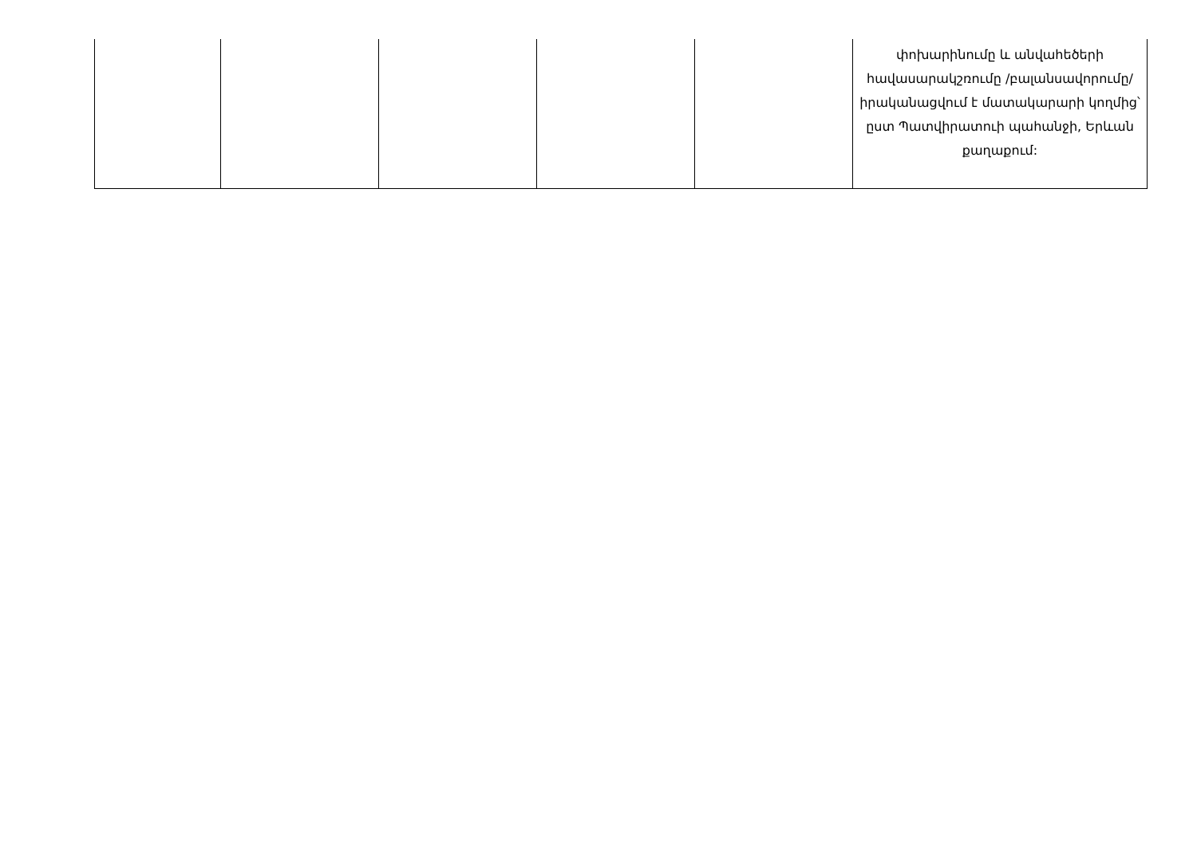| | | | | | փոխարինումը և անվահեծերի հավասարակշռումը /բալանսավորումը/ իրականացվում է մատակարարի կողմից՝ ըստ Պատվիրատուի պահանջի, Երևան քաղաքում: |